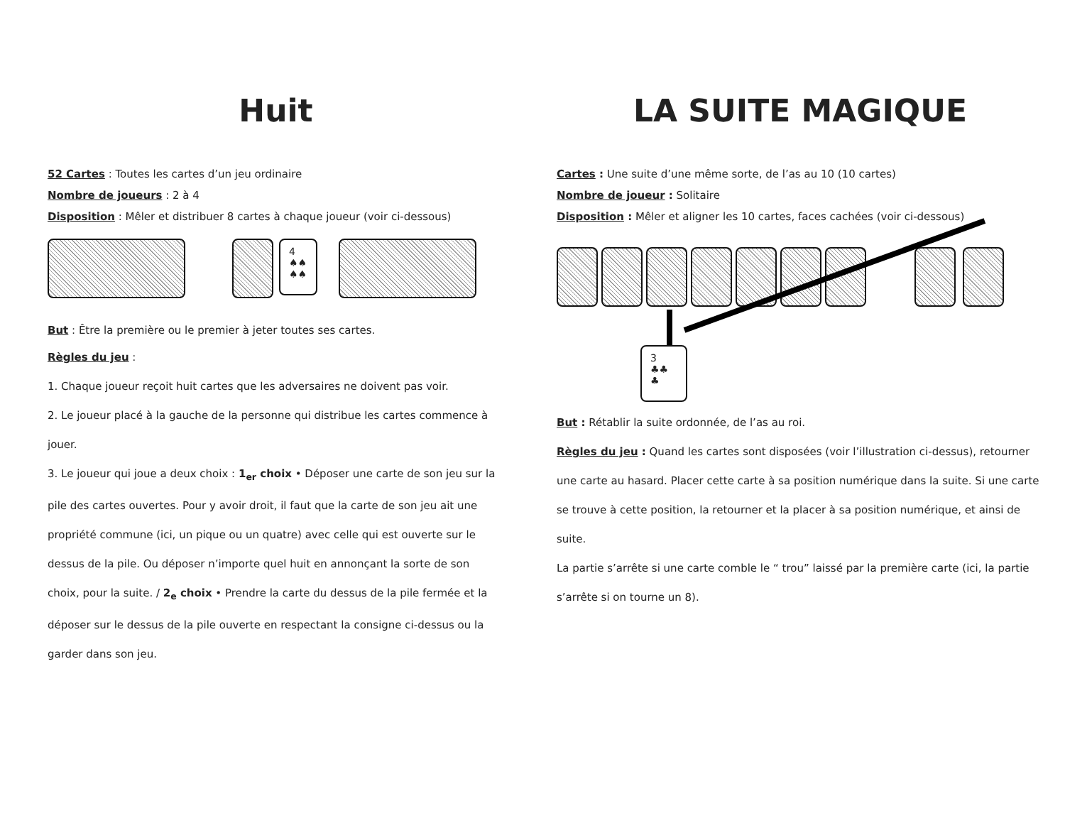Huit
52 Cartes : Toutes les cartes d’un jeu ordinaire
Nombre de joueurs : 2 à 4
Disposition : Mêler et distribuer 8 cartes à chaque joueur (voir ci-dessous)
4
♠♠
♠♠
But : Être la première ou le premier à jeter toutes ses cartes.
Règles du jeu :
1. Chaque joueur reçoit huit cartes que les adversaires ne doivent pas voir.
2. Le joueur placé à la gauche de la personne qui distribue les cartes commence à jouer.
3. Le joueur qui joue a deux choix : 1<sub>er</sub> choix • Déposer une carte de son jeu sur la pile des cartes ouvertes. Pour y avoir droit, il faut que la carte de son jeu ait une propriété commune (ici, un pique ou un quatre) avec celle qui est ouverte sur le dessus de la pile. Ou déposer n’importe quel huit en annonçant la sorte de son choix, pour la suite. / 2<sub>e</sub> choix • Prendre la carte du dessus de la pile fermée et la déposer sur le dessus de la pile ouverte en respectant la consigne ci-dessus ou la garder dans son jeu.
LA SUITE MAGIQUE
Cartes : Une suite d’une même sorte, de l’as au 10 (10 cartes)
Nombre de joueur : Solitaire
Disposition : Mêler et aligner les 10 cartes, faces cachées (voir ci-dessous)
3
♣♣
♣
But : Rétablir la suite ordonnée, de l’as au roi.
Règles du jeu : Quand les cartes sont disposées (voir l’illustration ci-dessus), retourner une carte au hasard. Placer cette carte à sa position numérique dans la suite. Si une carte se trouve à cette position, la retourner et la placer à sa position numérique, et ainsi de suite.
La partie s’arrête si une carte comble le “ trou” laissé par la première carte (ici, la partie s’arrête si on tourne un 8).